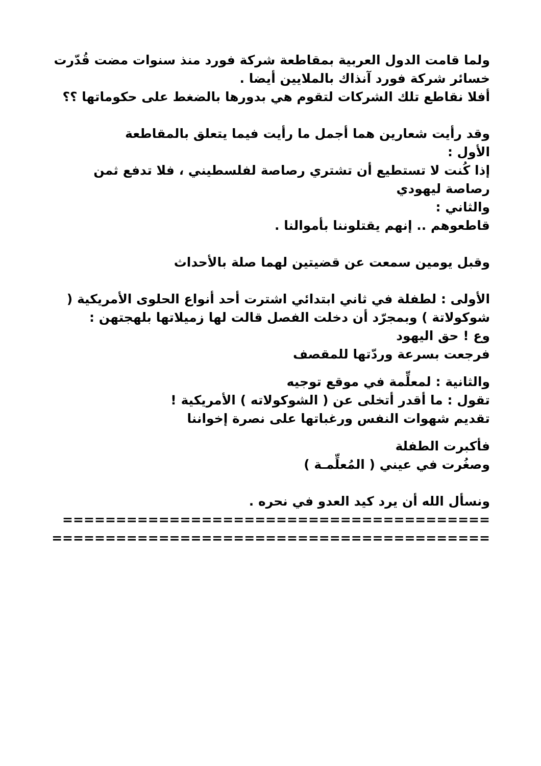ولما قامت الدول العربية بمقاطعة شركة فورد منذ سنوات مضت قُدّرت خسائر شركة فورد آنذاك بالملايين أيضا .
أفلا نقاطع تلك الشركات لتقوم هي بدورها بالضغط على حكوماتها ؟؟
وقد رأيت شعارين هما أجمل ما رأيت فيما يتعلق بالمقاطعة
الأول :
إذا كُنت لا تستطيع أن تشتري رصاصة لفلسطيني ، فلا تدفع ثمن رصاصة ليهودي
والثاني :
قاطعوهم .. إنهم يقتلوننا بأموالنا .
وقبل يومين سمعت عن قضيتين لهما صلة بالأحداث
الأولى : لطفلة في ثاني ابتدائي اشترت أحد أنواع الحلوى الأمريكية ( شوكولاتة ) وبمجرّد أن دخلت الفصل قالت لها زميلاتها بلهجتهن :
وع ! حق اليهود
فرجعت بسرعة وردّتها للمقصف
والثانية : لمعلِّمة في موقع توجيه
تقول : ما أقدر أتخلى عن ( الشوكولاته ) الأمريكية !
تقديم شهوات النفس ورغباتها على نصرة إخواننا
فأكبرت الطفلة
وصغُرت في عيني ( المُعلِّمـة )
ونسأل الله أن يرد كيد العدو في نحره .
========================================
=========================================